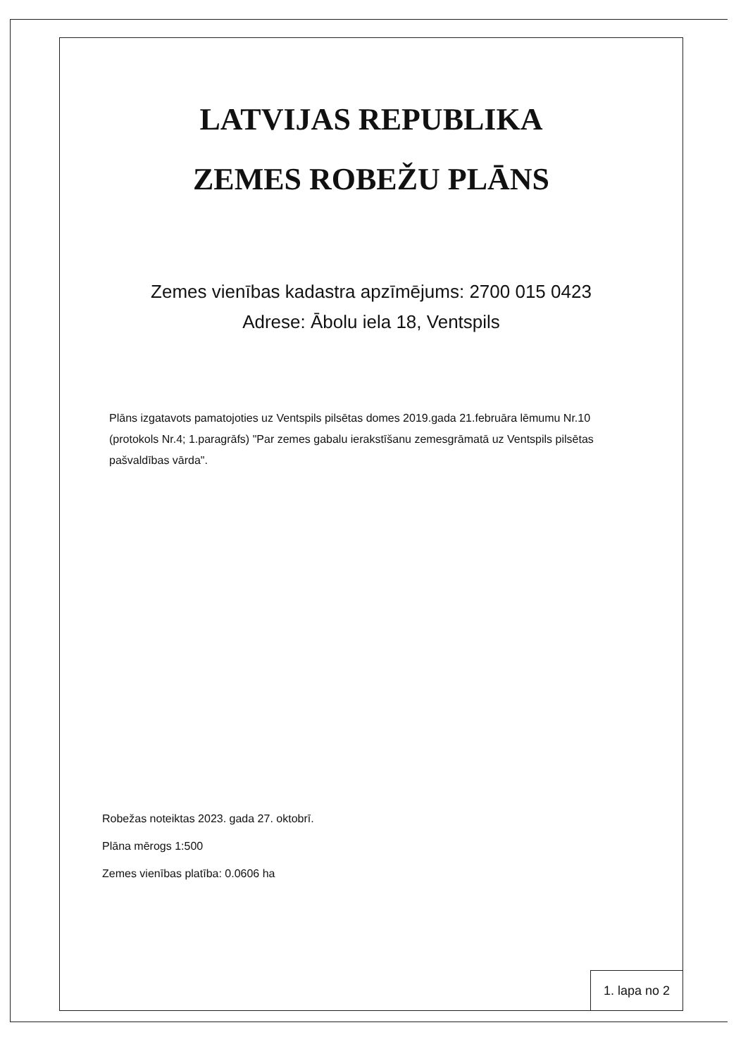LATVIJAS REPUBLIKA
ZEMES ROBEŽU PLĀNS
Zemes vienības kadastra apzīmējums: 2700 015 0423
Adrese: Ābolu iela 18, Ventspils
Plāns izgatavots pamatojoties uz Ventspils pilsētas domes 2019.gada 21.februāra lēmumu Nr.10 (protokols Nr.4; 1.paragrāfs) "Par zemes gabalu ierakstīšanu zemesgrāmatā uz Ventspils pilsētas pašvaldības vārda".
Robežas noteiktas 2023. gada 27. oktobrī.
Plāna mērogs 1:500
Zemes vienības platība: 0.0606 ha
1. lapa no 2